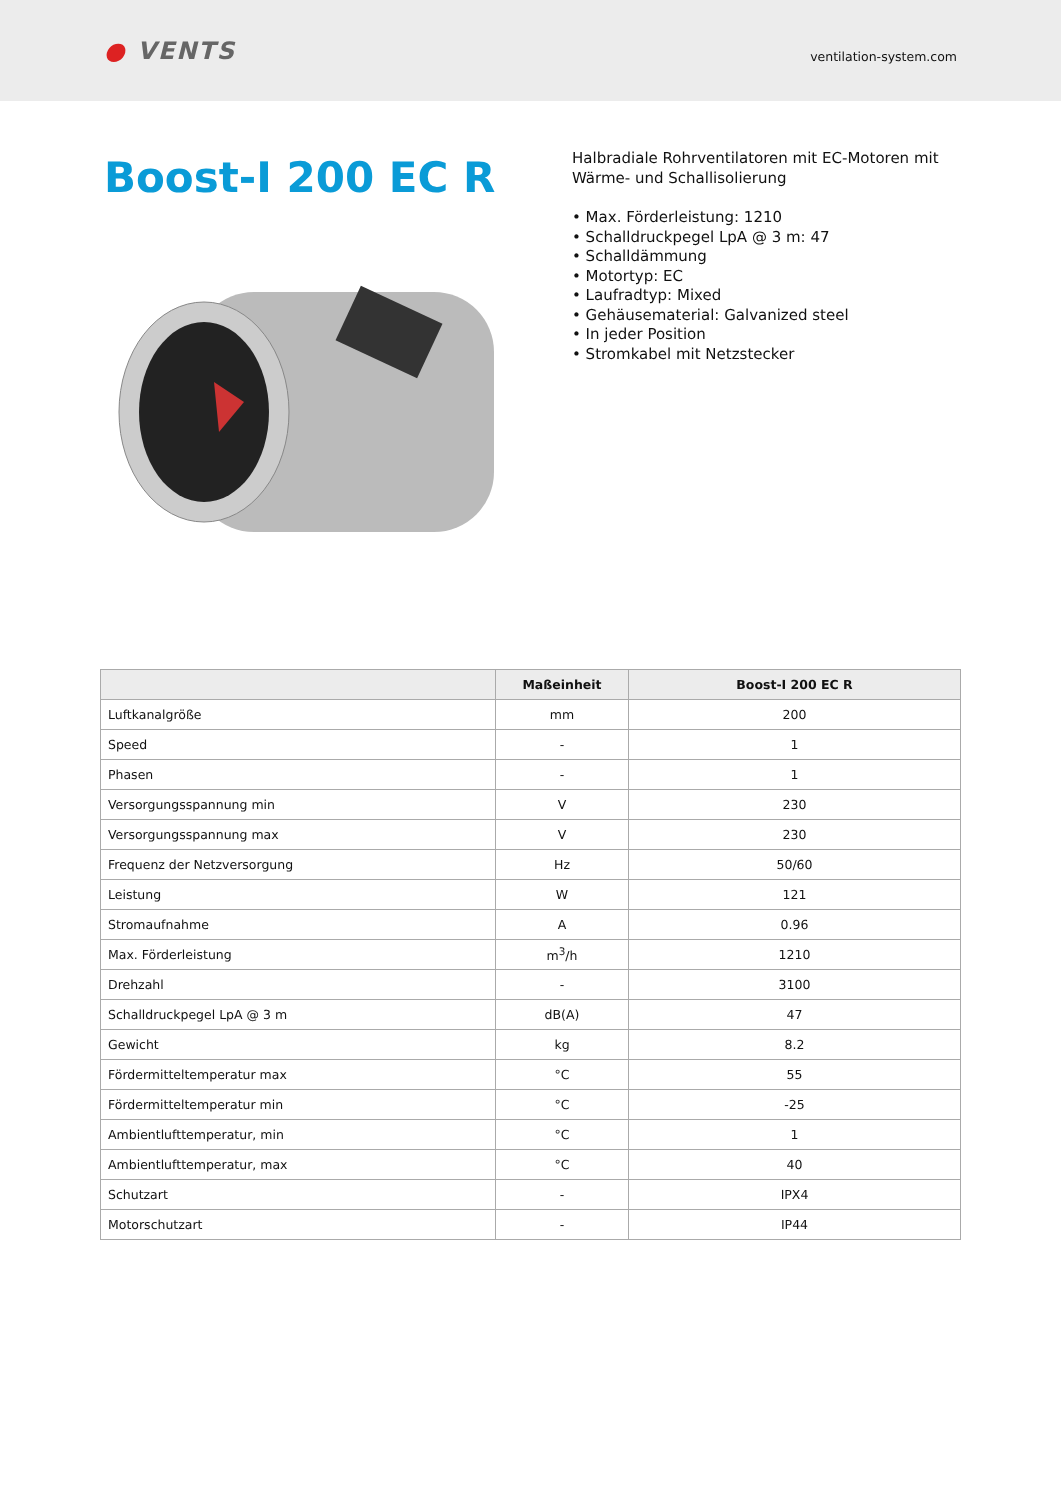● VENTS
ventilation-system.com
Boost-I 200 EC R
Halbradiale Rohrventilatoren mit EC-Motoren mit
Wärme- und Schallisolierung
• Max. Förderleistung: 1210
• Schalldruckpegel LpA @ 3 m: 47
• Schalldämmung
• Motortyp: EC
• Laufradtyp: Mixed
• Gehäusematerial: Galvanized steel
• In jeder Position
• Stromkabel mit Netzstecker
| | Maßeinheit | Boost-I 200 EC R |
| --- | --- | --- |
| Luftkanalgröße | mm | 200 |
| Speed | - | 1 |
| Phasen | - | 1 |
| Versorgungsspannung min | V | 230 |
| Versorgungsspannung max | V | 230 |
| Frequenz der Netzversorgung | Hz | 50/60 |
| Leistung | W | 121 |
| Stromaufnahme | A | 0.96 |
| Max. Förderleistung | m<sup>3</sup>/h | 1210 |
| Drehzahl | - | 3100 |
| Schalldruckpegel LpA @ 3 m | dB(A) | 47 |
| Gewicht | kg | 8.2 |
| Fördermitteltemperatur max | °C | 55 |
| Fördermitteltemperatur min | °C | -25 |
| Ambientlufttemperatur, min | °C | 1 |
| Ambientlufttemperatur, max | °C | 40 |
| Schutzart | - | IPX4 |
| Motorschutzart | - | IP44 |